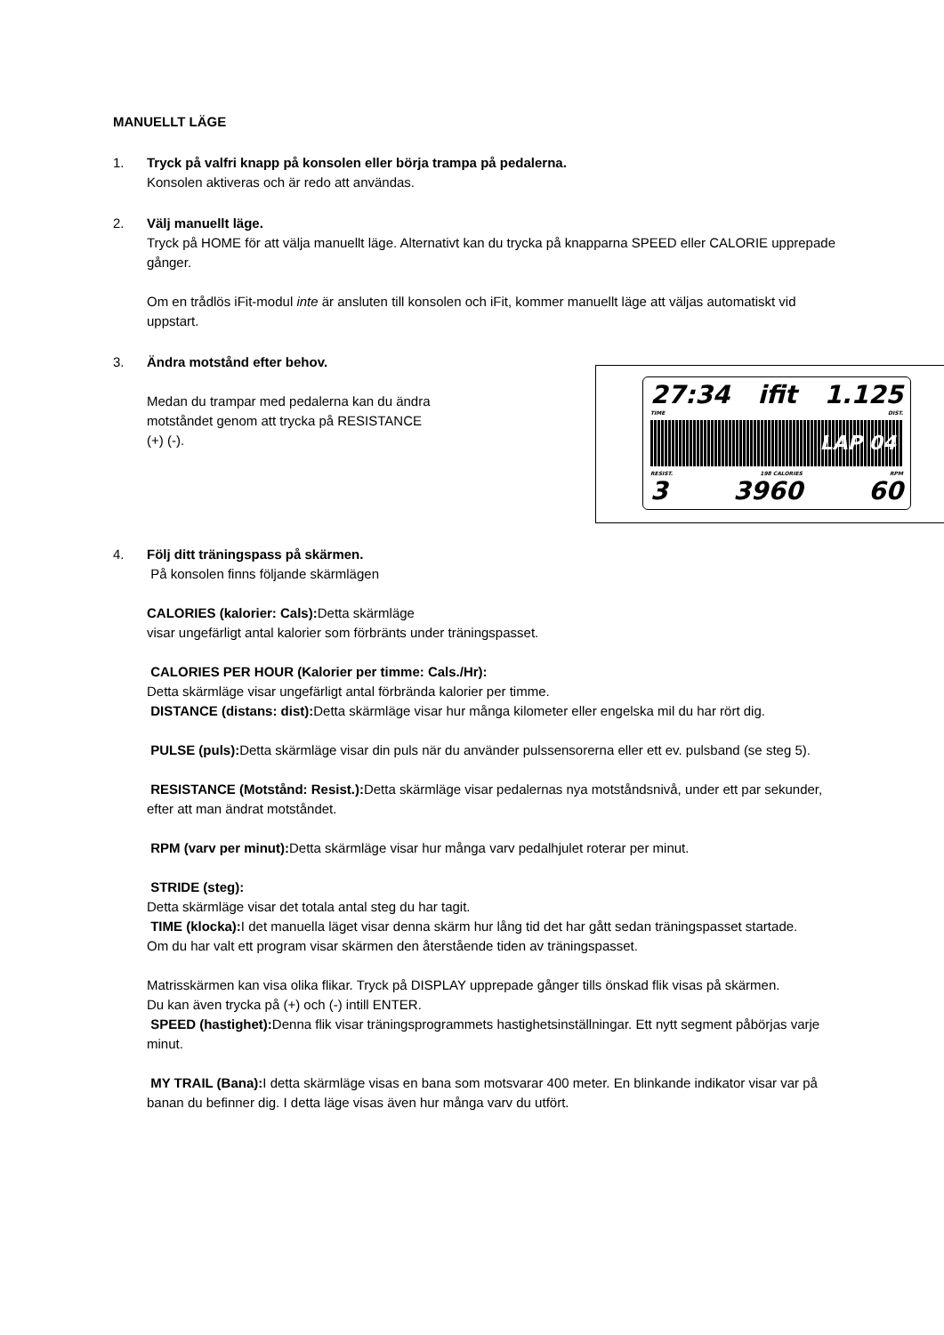MANUELLT LÄGE
1. Tryck på valfri knapp på konsolen eller börja trampa på pedalerna.
Konsolen aktiveras och är redo att användas.
2. Välj manuellt läge.
Tryck på HOME för att välja manuellt läge. Alternativt kan du trycka på knapparna SPEED eller CALORIE upprepade gånger.
Om en trådlös iFit-modul inte är ansluten till konsolen och iFit, kommer manuellt läge att väljas automatiskt vid uppstart.
3. Ändra motstånd efter behov.
27:34 ifit 1.125
TIME DIST.
LAP 04
RESIST. 198 CALORIES RPM
3 3960 60
Medan du trampar med pedalerna kan du ändra
motståndet genom att trycka på RESISTANCE
(+) (-).
4. Följ ditt träningspass på skärmen.
På konsolen finns följande skärmlägen
CALORIES (kalorier: Cals): Detta skärmläge
visar ungefärligt antal kalorier som förbränts under träningspasset.
CALORIES PER HOUR (Kalorier per timme: Cals./Hr):
Detta skärmläge visar ungefärligt antal förbrända kalorier per timme.
DISTANCE (distans: dist): Detta skärmläge visar hur många kilometer eller engelska mil du har rört dig.
PULSE (puls): Detta skärmläge visar din puls när du använder pulssensorerna eller ett ev. pulsband (se steg 5).
RESISTANCE (Motstånd: Resist.): Detta skärmläge visar pedalernas nya motståndsnivå, under ett par sekunder, efter att man ändrat motståndet.
RPM (varv per minut): Detta skärmläge visar hur många varv pedalhjulet roterar per minut.
STRIDE (steg):
Detta skärmläge visar det totala antal steg du har tagit.
TIME (klocka): I det manuella läget visar denna skärm hur lång tid det har gått sedan träningspasset startade.
Om du har valt ett program visar skärmen den återstående tiden av träningspasset.
Matrisskärmen kan visa olika flikar. Tryck på DISPLAY upprepade gånger tills önskad flik visas på skärmen.
Du kan även trycka på (+) och (-) intill ENTER.
SPEED (hastighet): Denna flik visar träningsprogrammets hastighetsinställningar. Ett nytt segment påbörjas varje minut.
MY TRAIL (Bana): I detta skärmläge visas en bana som motsvarar 400 meter. En blinkande indikator visar var på banan du befinner dig. I detta läge visas även hur många varv du utfört.